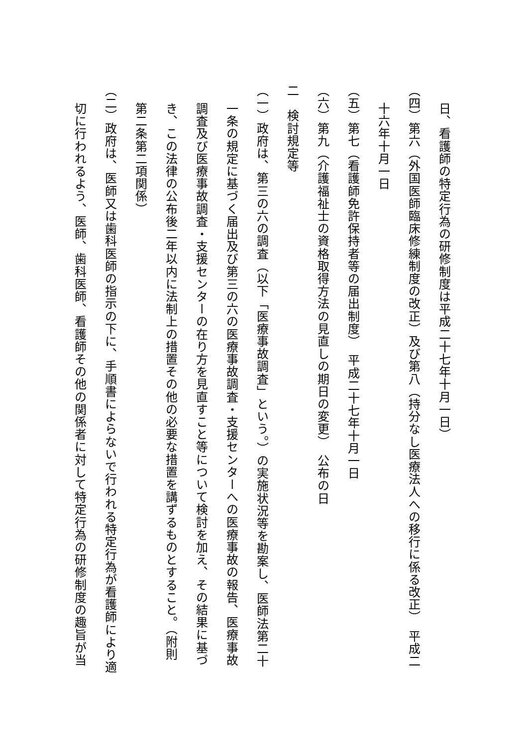日、看護師の特定行為の研修制度は平成二十七年十月一日）
（四）第六（外国医師臨床修練制度の改正）及び第八（持分なし医療法人への移行に係る改正）　平成二
十六年十月一日
（五）第七（看護師免許保持者等の届出制度）　平成二十七年十月一日
（六）第九（介護福祉士の資格取得方法の見直しの期日の変更）　公布の日
二　検討規定等
（一）政府は、第三の六の調査（以下「医療事故調査」という。）の実施状況等を勘案し、医師法第二十
一条の規定に基づく届出及び第三の六の医療事故調査・支援センターへの医療事故の報告、医療事故
調査及び医療事故調査・支援センターの在り方を見直すこと等について検討を加え、その結果に基づ
き、この法律の公布後二年以内に法制上の措置その他の必要な措置を講ずるものとすること。（附則
第二条第二項関係）
（二）政府は、医師又は歯科医師の指示の下に、手順書によらないで行われる特定行為が看護師により適
切に行われるよう、医師、歯科医師、看護師その他の関係者に対して特定行為の研修制度の趣旨が当